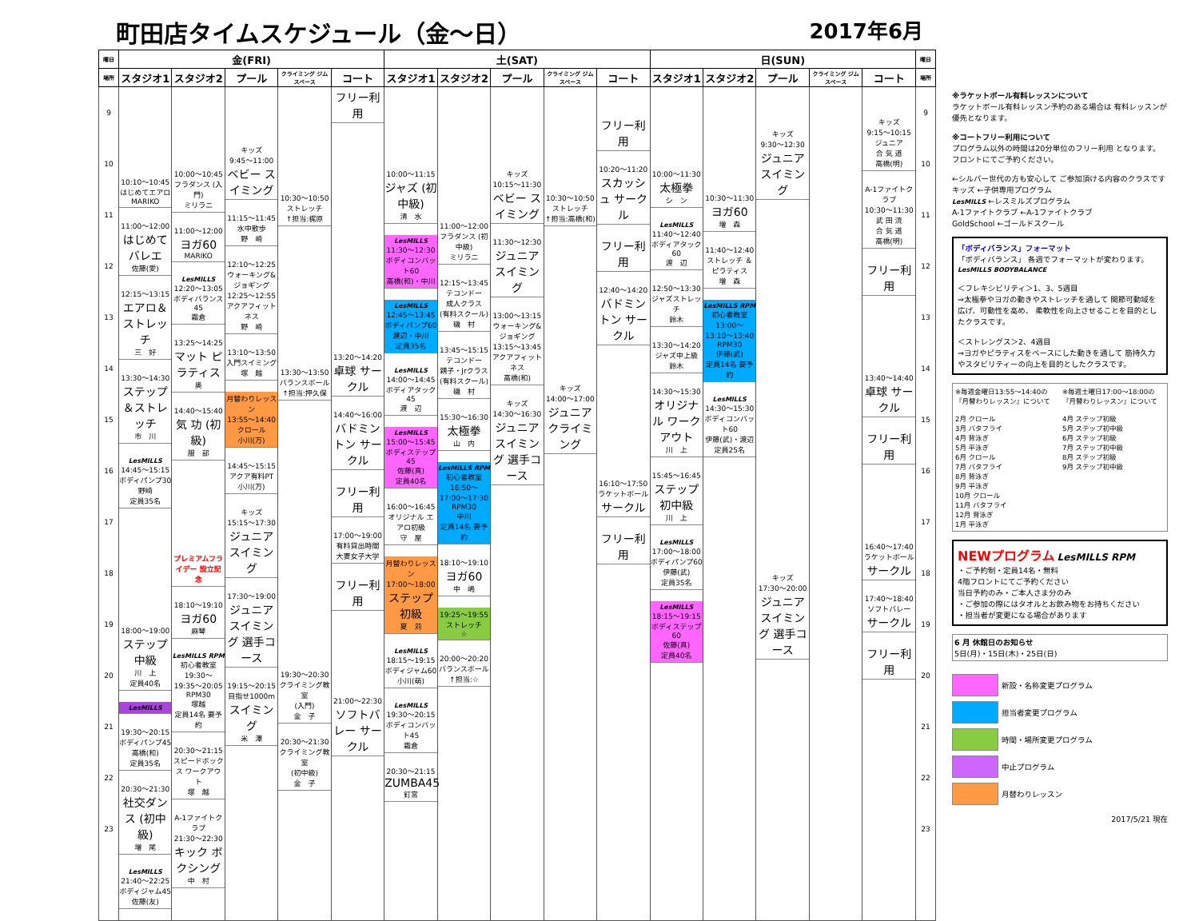町田店タイムスケジュール（金～日）
2017年6月
| 曜日 | 金(FRI) | | | | | 土(SAT) | | | | | 日(SUN) | | | | | 曜日 |
| --- | --- | --- | --- | --- | --- | --- | --- | --- | --- | --- | --- | --- | --- | --- | --- | --- |
| 場所 | スタジオ1 | スタジオ2 | プール | クライミング ジムスペース | コート | スタジオ1 | スタジオ2 | プール | クライミング ジムスペース | コート | スタジオ1 | スタジオ2 | プール | クライミング ジムスペース | コート | 場所 |
| 9 10 11 12 13 14 15 16 17 18 19 20 21 22 23 | 10:10～10:45 はじめてエアロ MARIKO 11:00～12:00 はじめて バレエ 佐藤(愛) 12:15～13:15 エアロ＆ストレッチ 三 好 13:30～14:30 ステップ＆ストレッチ 市 川 LesMILLS 14:45～15:15 ボディパンプ30 野崎 定員35名 18:00～19:00 ステップ 中級 川 上 定員40名 LesMILLS 19:30～20:15 ボディパンプ45 高橋(和) 定員35名 20:30～21:30 社交ダンス (初中級) 増 尾 LesMILLS 21:40～22:25 ボディジャム45 佐藤(友) | 10:00～10:45 フラダンス (入門) ミリラニ 11:00～12:00 ヨガ60 MARIKO LesMILLS 12:20～13:05 ボディバランス45 霜倉 13:25～14:25 マット ピラティス 奥 14:40～15:40 気 功 (初級) 服 部 プレミアムフライデー 設立記念 18:10～19:10 ヨガ60 麻琴 LesMILLS RPM 初心者教室19:30～ 19:35～20:05 RPM30 塚越 定員14名 要予約 20:30～21:15 スピードボックス ワークアウト 塚 越 A-1ファイトクラブ 21:30～22:30 キック ボクシング 中 村 | キッズ 9:45～11:00 ベビー スイミング 11:15～11:45 水中散歩 野 崎 12:10～12:25 ウォーキング&ジョギング 12:25～12:55 アクアフィットネス 野 崎 13:10～13:50 入門スイミング 塚 越 月替わりレッスン 13:55～14:40 クロール 小川(万) 14:45～15:15 アクア有料PT 小川(万) キッズ 15:15～17:30 ジュニア スイミング 17:30～19:00 ジュニア スイミング 選手コース 19:15～20:15 目指せ1000m スイミング 米 澤 | 10:30～10:50 ストレッチ ↑担当:梶原 13:30～13:50 バランスボール ↑担当:押久保 19:30～20:30 クライミング教室 (入門) 金 子 20:30～21:30 クライミング教室 (初中級) 金 子 | フリー利用 13:20～14:20 卓球 サークル 14:40～16:00 バドミントン サークル フリー利用 17:00～19:00 有料貸出時間 大妻女子大学 フリー利用 21:00～22:30 ソフトバレー サークル | 10:00～11:15 ジャズ (初中級) 清 水 LesMILLS 11:30～12:30 ボディコンバット60 高橋(和)・中川 LesMILLS 12:45～13:45 ボディパンプ60 渡辺・中川 定員35名 LesMILLS 14:00～14:45 ボディアタック45 渡 辺 LesMILLS 15:00～15:45 ボディステップ45 佐藤(真) 定員40名 16:00～16:45 オリジナル エアロ初級 守 屋 月替わりレッスン 17:00～18:00 ステップ 初級 夏 苅 LesMILLS 18:15～19:15 ボディジャム60 小川(萌) LesMILLS 19:30～20:15 ボディコンバット45 霜倉 20:30～21:15 ZUMBA45 釘宮 | 11:00～12:00 フラダンス (初中級) ミリラニ 12:15～13:45 テコンドー 成人クラス (有料スクール) 磯 村 13:45～15:15 テコンドー 親子・Jrクラス (有料スクール) 磯 村 15:30～16:30 太極拳 山 内 LesMILLS RPM 初心者教室16:50～ 17:00～17:30 RPM30 中川 定員14名 要予約 18:10～19:10 ヨガ60 中 嶋 19:25～19:55 ストレッチ ☆ 20:00～20:20 バランスボール ↑担当:☆ | キッズ 10:15～11:30 ベビー スイミング 11:30～12:30 ジュニア スイミング 13:00～13:15 ウォーキング&ジョギング 13:15～13:45 アクアフィットネス 高橋(和) キッズ 14:30～16:30 ジュニア スイミング 選手コース | 10:30～10:50 ストレッチ ↑担当:高橋(和) キッズ 14:00～17:00 ジュニア クライミング | フリー利用 10:20～11:20 スカッシュ サークル フリー利用 12:40～14:20 バドミントン サークル 16:10～17:50 ラケットボール サークル フリー利用 | 10:00～11:30 太極拳 シ ン LesMILLS 11:40～12:40 ボディアタック60 渡 辺 12:50～13:30 ジャズストレッチ 鈴木 13:30～14:20 ジャズ中上級 鈴木 14:30～15:30 オリジナル ワークアウト 川 上 15:45～16:45 ステップ 初中級 川 上 LesMILLS 17:00～18:00 ボディパンプ60 伊藤(武) 定員35名 LesMILLS 18:15～19:15 ボディステップ60 佐藤(真) 定員40名 | 10:30～11:30 ヨガ60 増 森 11:40～12:40 ストレッチ ＆ピラティス 増 森 LesMILLS RPM 初心者教室13:00～ 13:10～13:40 RPM30 伊藤(武) 定員14名 要予約 LesMILLS 14:30～15:30 ボディコンバット60 伊藤(武)・渡辺 定員25名 | キッズ 9:30～12:30 ジュニア スイミング キッズ 17:30～20:00 ジュニア スイミング 選手コース | | キッズ 9:15～10:15 ジュニア 合 気 道 高橋(明) A-1ファイトクラブ 10:30～11:30 武 田 流 合 気 道 高橋(明) フリー利用 13:40～14:40 卓球 サークル フリー利用 16:40～17:40 ラケットボール サークル 17:40～18:40 ソフトバレー サークル フリー利用 | 9 10 11 12 13 14 15 16 17 18 19 20 21 22 23 |
※ラケットボール有料レッスンについて
ラケットボール有料レッスン予約のある場合は 有料レッスンが優先となります。
※コートフリー利用について
プログラム以外の時間は20分単位のフリー利用 となります。フロントにてご予約ください。
←シルバー世代の方も安心して ご参加頂ける内容のクラスです
キッズ ←子供専用プログラム
LesMILLS ←レスミルズプログラム
A-1ファイトクラブ ←A-1ファイトクラブ
GoldSchool ←ゴールドスクール
「ボディバランス」フォーマット
「ボディバランス」 各週でフォーマットが変わります。 LesMILLS BODYBALANCE
＜フレキシビリティ＞1、3、5週目
⇒太極拳やヨガの動きやストレッチを通して 関節可動域を広げ、可動性を高め、 柔軟性を向上させることを目的としたクラスです。
＜ストレングス＞2、4週目
⇒ヨガやピラティスをベースにした動きを通して 筋持久力やスタビリティーの向上を目的としたクラスです。
※毎週金曜日13:55～14:40の『月替わりレッスン』について
2月 クロール
3月 バタフライ
4月 背泳ぎ
5月 平泳ぎ
6月 クロール
7月 バタフライ
8月 背泳ぎ
9月 平泳ぎ
10月 クロール
11月 バタフライ
12月 背泳ぎ
1月 平泳ぎ
※毎週土曜日17:00～18:00の『月替わりレッスン』について
4月 ステップ初級
5月 ステップ初中級
6月 ステップ初級
7月 ステップ初中級
8月 ステップ初級
9月 ステップ初中級
NEWプログラム LesMILLS RPM
・ご予約制・定員14名・無料
4階フロントにてご予約ください
当日予約のみ・ご本人さま分のみ
・ご参加の際にはタオルとお飲み物をお持ちください
・担当者が変更になる場合があります
6 月 休館日のお知らせ
5日(月)・15日(木)・25日(日)
新設・名称変更プログラム
担当者変更プログラム
時間・場所変更プログラム
中止プログラム
月替わりレッスン
2017/5/21 現在